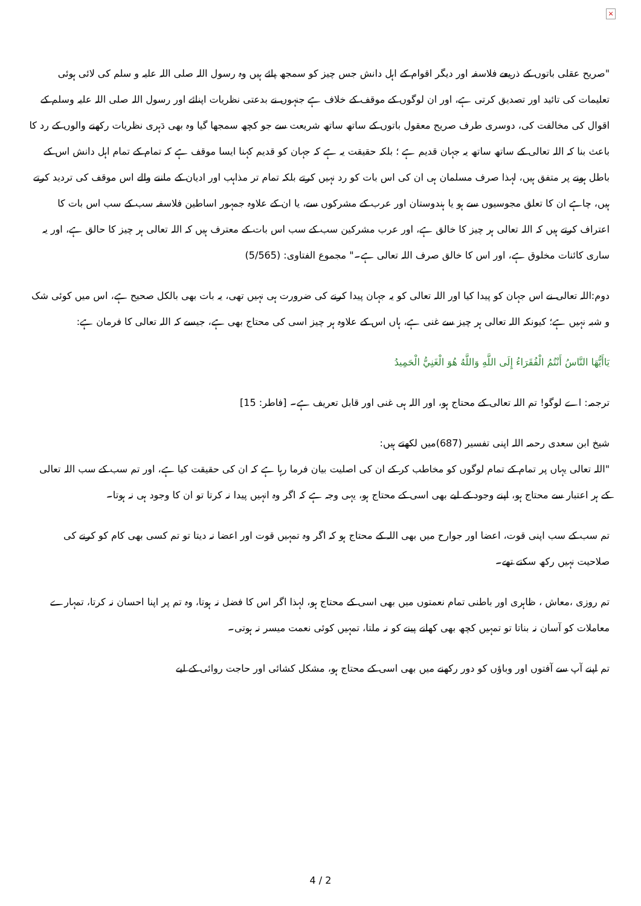×
"صریح عقلی باتوں کے ذریعے فلاسفہ اور دیگر اقوام کے اہل دانش جس چیز کو سمجھ پائے ہیں وہ رسول اللہ صلی اللہ علیہ و سلم کی لائی ہوئی تعلیمات کی تائید اور تصدیق کرتی ہے، اور ان لوگوں کے موقف کے خلاف ہے جنہوں نے بدعتی نظریات اپنائے اور رسول اللہ صلی اللہ علیہ وسلم کے اقوال کی مخالفت کی، دوسری طرف صریح معقول باتوں کے ساتھ ساتھ شریعت سے جو کچھ سمجھا گیا وہ بھی دَہری نظریات رکھنے والوں کے رد کا باعث بنا کہ اللہ تعالی کے ساتھ ساتھ یہ جہان قدیم ہے ؛ بلکہ حقیقت یہ ہے کہ جہان کو قدیم کہنا ایسا موقف ہے کہ تمام کے تمام اہل دانش اس کے باطل ہونے پر متفق ہیں، لہذا صرف مسلمان ہی ان کی اس بات کو رد نہیں کرتے بلکہ تمام تر مذاہب اور ادیان کے ماننے والے اس موقف کی تردید کرتے ہیں، چاہے ان کا تعلق مجوسیوں سے ہو یا ہندوستان اور عرب کے مشرکوں سے، یا ان کے علاوہ جمہور اساطین فلاسفہ سب کے سب اس بات کا اعتراف کرتے ہیں کہ اللہ تعالی ہر چیز کا خالق ہے، اور عرب مشرکین سب کے سب اس بات کے معترف ہیں کہ اللہ تعالی ہر چیز کا حالق ہے، اور یہ ساری کائنات مخلوق ہے، اور اس کا خالق صرف اللہ تعالی ہے۔" مجموع الفتاوی: (5/565)
دوم:اللہ تعالی نے اس جہان کو پیدا کیا اور اللہ تعالی کو یہ جہان پیدا کرنے کی ضرورت ہی نہیں تھی، یہ بات بھی بالکل صحیح ہے، اس میں کوئی شک و شبہ نہیں ہے؛ کیونکہ اللہ تعالی ہر چیز سے غنی ہے، ہاں اس کے علاوہ ہر چیز اسی کی محتاج بھی ہے، جیسے کہ اللہ تعالی کا فرمان ہے:
يَاأَيُّهَا النَّاسُ أَنْتُمُ الْفُقَرَاءُ إِلَى اللَّهِ وَاللَّهُ هُوَ الْغَنِيُّ الْحَمِيدُ
ترجمہ: اے لوگو! تم اللہ تعالی کے محتاج ہو، اور اللہ ہی غنی اور قابل تعریف ہے۔ [فاطر: 15]
شیخ ابن سعدی رحمہ اللہ اپنی تفسیر (687)میں لکھتے ہیں:
"اللہ تعالی یہاں پر تمام کے تمام لوگوں کو مخاطب کر کے ان کی اصلیت بیان فرما رہا ہے کہ ان کی حقیقت کیا ہے، اور تم سب کے سب اللہ تعالی کے ہر اعتبار سے محتاج ہو، اپنے وجود کے لیے بھی اسی کے محتاج ہو، یہی وجہ ہے کہ اگر وہ انہیں پیدا نہ کرتا تو ان کا وجود ہی نہ ہوتا۔
تم سب کے سب اپنی قوت، اعضا اور جوارح میں بھی اللہ کے محتاج ہو کہ اگر وہ تمہیں قوت اور اعضا نہ دیتا تو تم کسی بھی کام کو کرنے کی صلاحیت نہیں رکھ سکتے تھے۔
تم روزی ،معاش ، ظاہری اور باطنی تمام نعمتوں میں بھی اسی کے محتاج ہو، لہذا اگر اس کا فضل نہ ہوتا، وہ تم پر اپنا احسان نہ کرتا، تمہارے معاملات کو آسان نہ بناتا تو تمہیں کچھ بھی کھانے پینے کو نہ ملتا، تمہیں کوئی نعمت میسر نہ ہوتی۔
تم اپنے آپ سے آفتوں اور وباؤں کو دور رکھنے میں بھی اسی کے محتاج ہو، مشکل کشائی اور حاجت روائی کے لیے
4 / 2